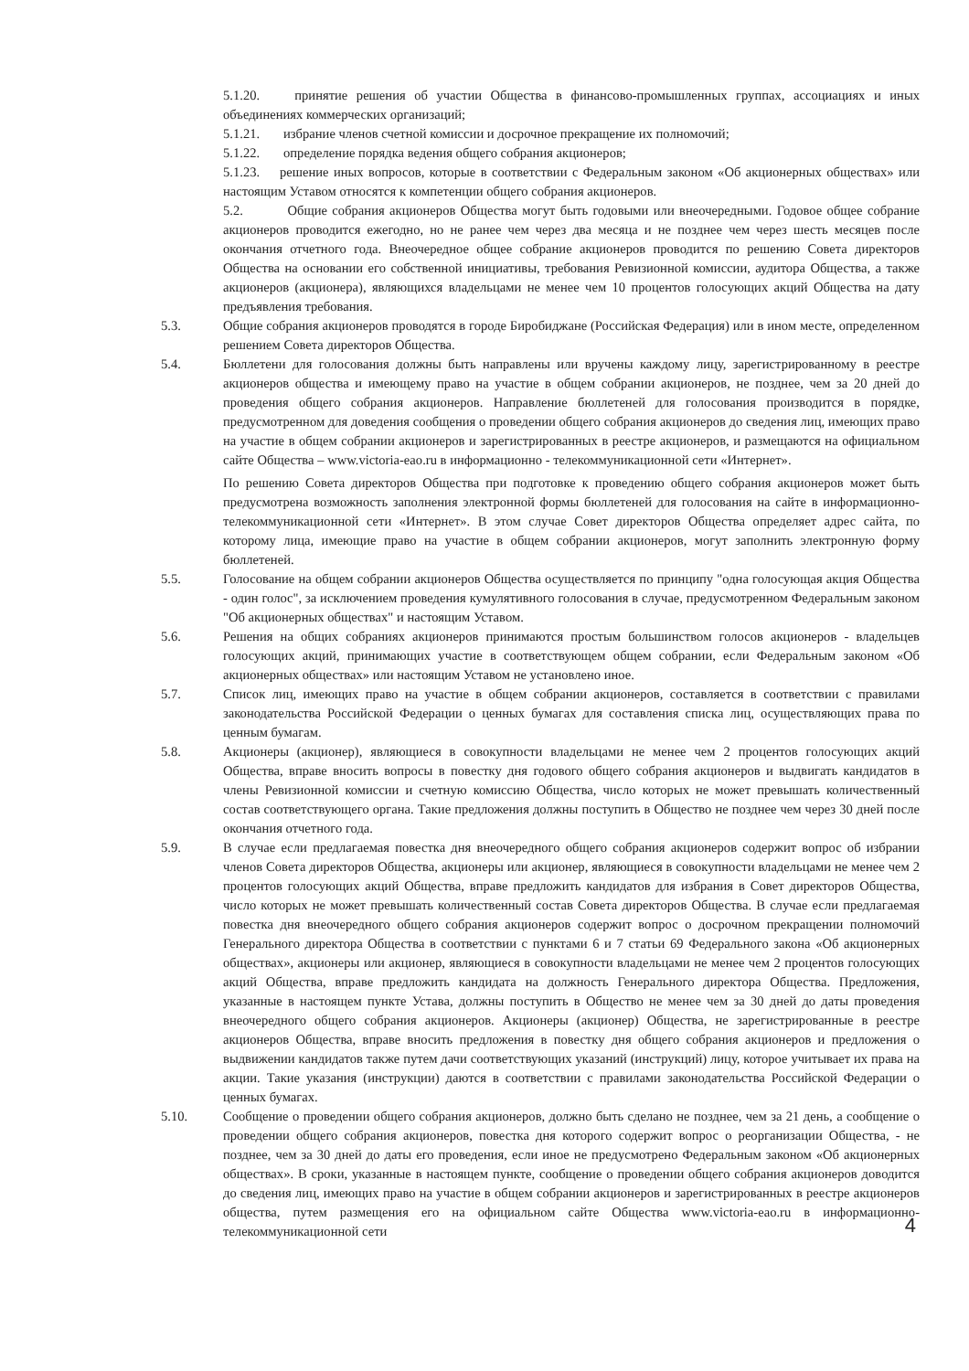5.1.20. принятие решения об участии Общества в финансово-промышленных группах, ассоциациях и иных объединениях коммерческих организаций;
5.1.21. избрание членов счетной комиссии и досрочное прекращение их полномочий;
5.1.22. определение порядка ведения общего собрания акционеров;
5.1.23. решение иных вопросов, которые в соответствии с Федеральным законом «Об акционерных обществах» или настоящим Уставом относятся к компетенции общего собрания акционеров.
5.2. Общие собрания акционеров Общества могут быть годовыми или внеочередными. Годовое общее собрание акционеров проводится ежегодно, но не ранее чем через два месяца и не позднее чем через шесть месяцев после окончания отчетного года. Внеочередное общее собрание акционеров проводится по решению Совета директоров Общества на основании его собственной инициативы, требования Ревизионной комиссии, аудитора Общества, а также акционеров (акционера), являющихся владельцами не менее чем 10 процентов голосующих акций Общества на дату предъявления требования.
5.3. Общие собрания акционеров проводятся в городе Биробиджане (Российская Федерация) или в ином месте, определенном решением Совета директоров Общества.
5.4. Бюллетени для голосования должны быть направлены или вручены каждому лицу, зарегистрированному в реестре акционеров общества и имеющему право на участие в общем собрании акционеров, не позднее, чем за 20 дней до проведения общего собрания акционеров. Направление бюллетеней для голосования производится в порядке, предусмотренном для доведения сообщения о проведении общего собрания акционеров до сведения лиц, имеющих право на участие в общем собрании акционеров и зарегистрированных в реестре акционеров, и размещаются на официальном сайте Общества – www.victoria-eao.ru в информационно - телекоммуникационной сети «Интернет».
По решению Совета директоров Общества при подготовке к проведению общего собрания акционеров может быть предусмотрена возможность заполнения электронной формы бюллетеней для голосования на сайте в информационно-телекоммуникационной сети «Интернет». В этом случае Совет директоров Общества определяет адрес сайта, по которому лица, имеющие право на участие в общем собрании акционеров, могут заполнить электронную форму бюллетеней.
5.5. Голосование на общем собрании акционеров Общества осуществляется по принципу "одна голосующая акция Общества - один голос", за исключением проведения кумулятивного голосования в случае, предусмотренном Федеральным законом "Об акционерных обществах" и настоящим Уставом.
5.6. Решения на общих собраниях акционеров принимаются простым большинством голосов акционеров - владельцев голосующих акций, принимающих участие в соответствующем общем собрании, если Федеральным законом «Об акционерных обществах» или настоящим Уставом не установлено иное.
5.7. Список лиц, имеющих право на участие в общем собрании акционеров, составляется в соответствии с правилами законодательства Российской Федерации о ценных бумагах для составления списка лиц, осуществляющих права по ценным бумагам.
5.8. Акционеры (акционер), являющиеся в совокупности владельцами не менее чем 2 процентов голосующих акций Общества, вправе вносить вопросы в повестку дня годового общего собрания акционеров и выдвигать кандидатов в члены Ревизионной комиссии и счетную комиссию Общества, число которых не может превышать количественный состав соответствующего органа. Такие предложения должны поступить в Общество не позднее чем через 30 дней после окончания отчетного года.
5.9. В случае если предлагаемая повестка дня внеочередного общего собрания акционеров содержит вопрос об избрании членов Совета директоров Общества, акционеры или акционер, являющиеся в совокупности владельцами не менее чем 2 процентов голосующих акций Общества, вправе предложить кандидатов для избрания в Совет директоров Общества, число которых не может превышать количественный состав Совета директоров Общества. В случае если предлагаемая повестка дня внеочередного общего собрания акционеров содержит вопрос о досрочном прекращении полномочий Генерального директора Общества в соответствии с пунктами 6 и 7 статьи 69 Федерального закона «Об акционерных обществах», акционеры или акционер, являющиеся в совокупности владельцами не менее чем 2 процентов голосующих акций Общества, вправе предложить кандидата на должность Генерального директора Общества. Предложения, указанные в настоящем пункте Устава, должны поступить в Общество не менее чем за 30 дней до даты проведения внеочередного общего собрания акционеров. Акционеры (акционер) Общества, не зарегистрированные в реестре акционеров Общества, вправе вносить предложения в повестку дня общего собрания акционеров и предложения о выдвижении кандидатов также путем дачи соответствующих указаний (инструкций) лицу, которое учитывает их права на акции. Такие указания (инструкции) даются в соответствии с правилами законодательства Российской Федерации о ценных бумагах.
5.10. Сообщение о проведении общего собрания акционеров, должно быть сделано не позднее, чем за 21 день, а сообщение о проведении общего собрания акционеров, повестка дня которого содержит вопрос о реорганизации Общества, - не позднее, чем за 30 дней до даты его проведения, если иное не предусмотрено Федеральным законом «Об акционерных обществах». В сроки, указанные в настоящем пункте, сообщение о проведении общего собрания акционеров доводится до сведения лиц, имеющих право на участие в общем собрании акционеров и зарегистрированных в реестре акционеров общества, путем размещения его на официальном сайте Общества www.victoria-eao.ru в информационно-телекоммуникационной сети
4